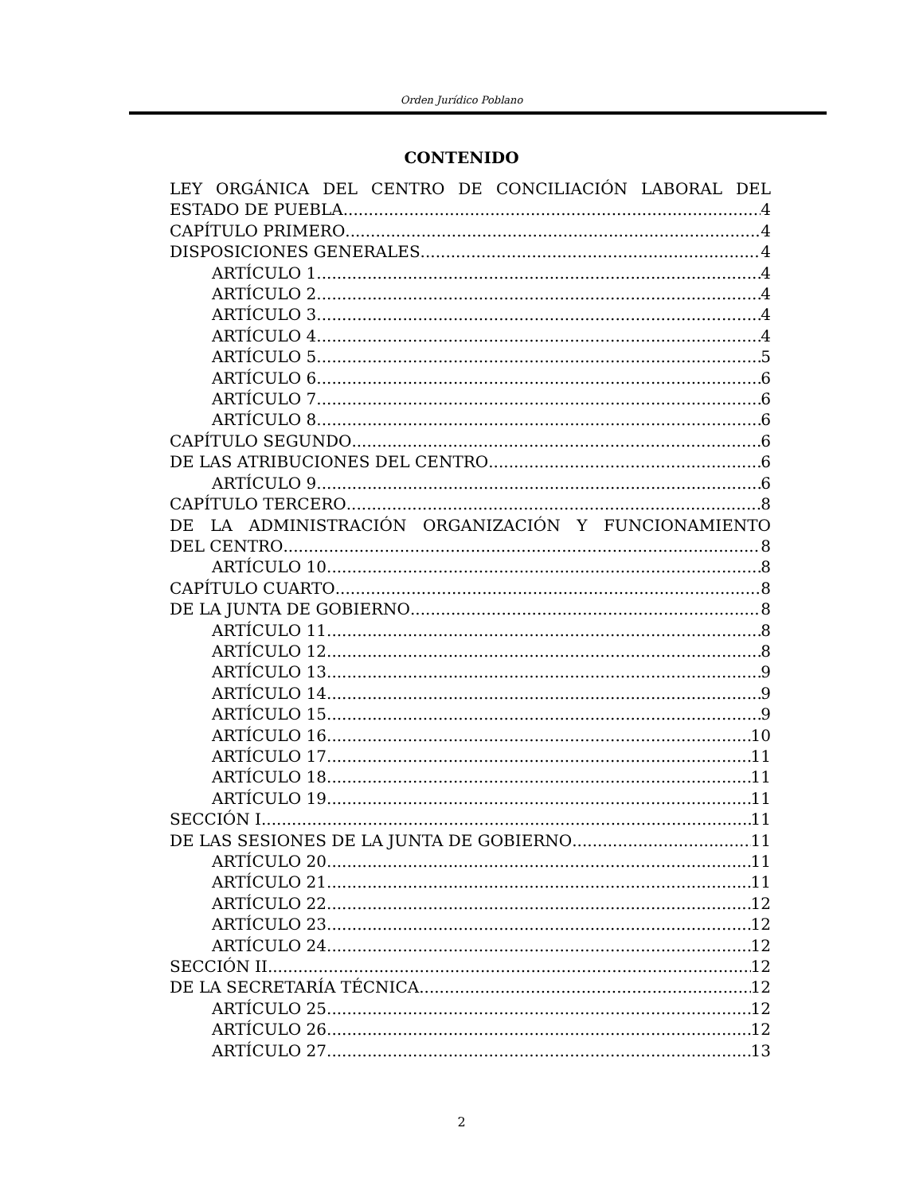Orden Jurídico Poblano
CONTENIDO
LEY ORGÁNICA DEL CENTRO DE CONCILIACIÓN LABORAL DEL
ESTADO DE PUEBLA 4
CAPÍTULO PRIMERO 4
DISPOSICIONES GENERALES 4
ARTÍCULO 1 4
ARTÍCULO 2 4
ARTÍCULO 3 4
ARTÍCULO 4 4
ARTÍCULO 5 5
ARTÍCULO 6 6
ARTÍCULO 7 6
ARTÍCULO 8 6
CAPÍTULO SEGUNDO 6
DE LAS ATRIBUCIONES DEL CENTRO 6
ARTÍCULO 9 6
CAPÍTULO TERCERO 8
DE LA ADMINISTRACIÓN ORGANIZACIÓN Y FUNCIONAMIENTO
DEL CENTRO 8
ARTÍCULO 10 8
CAPÍTULO CUARTO 8
DE LA JUNTA DE GOBIERNO 8
ARTÍCULO 11 8
ARTÍCULO 12 8
ARTÍCULO 13 9
ARTÍCULO 14 9
ARTÍCULO 15 9
ARTÍCULO 16 10
ARTÍCULO 17 11
ARTÍCULO 18 11
ARTÍCULO 19 11
SECCIÓN I 11
DE LAS SESIONES DE LA JUNTA DE GOBIERNO 11
ARTÍCULO 20 11
ARTÍCULO 21 11
ARTÍCULO 22 12
ARTÍCULO 23 12
ARTÍCULO 24 12
SECCIÓN II 12
DE LA SECRETARÍA TÉCNICA 12
ARTÍCULO 25 12
ARTÍCULO 26 12
ARTÍCULO 27 13
2